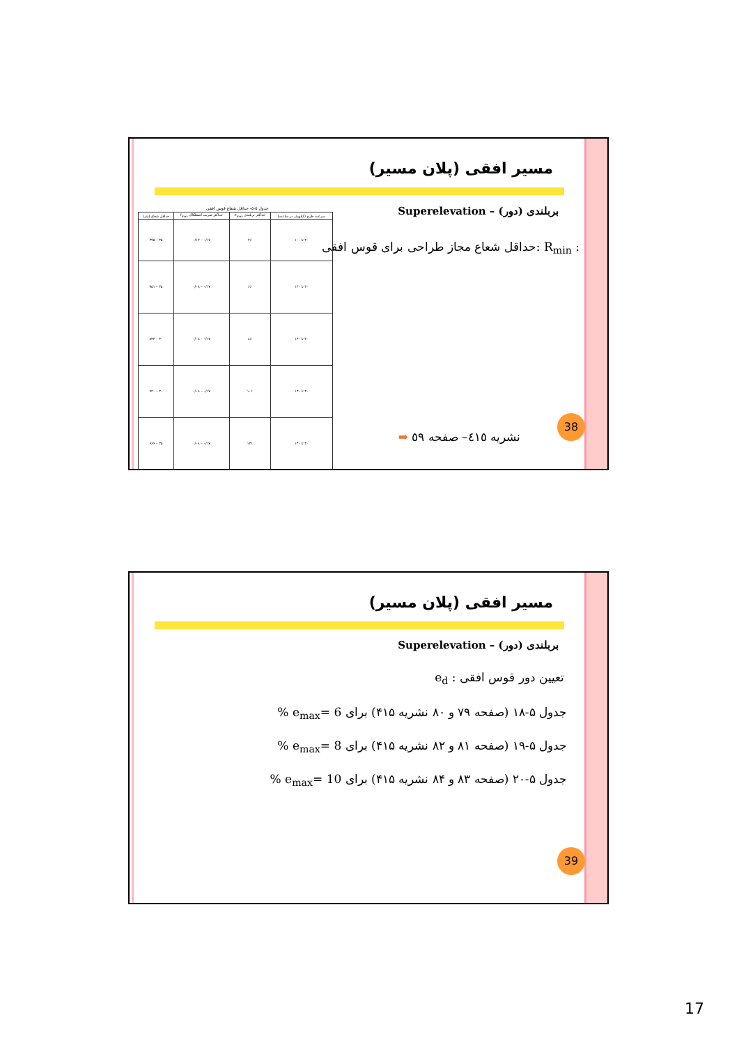مسیر افقی (پلان مسیر)
بربلندی (دور) – Superelevation
: R<sub>min</sub> :حداقل شعاع مجاز طراحی برای قوس افقی
جدول ۵-۵- حداقل شعاع قوس افقی
| سرعت طرح (کیلومتر در ساعت) | حداکثر بربلندی e<sub>max</sub> | حداکثر ضریب اصطکاک f<sub>max</sub> | حداقل شعاع (متر) |
| --- | --- | --- | --- |
| ۳۰ تا ۱۰۰ | ۴٪ | ۰/۱۷ – ۰/۱۲ | ۳۵ – ۴۹۵ |
| ۳۰ تا ۱۲۰ | ۶٪ | ۰/۱۷ – ۰/۰۸ | ۳۵ – ۹۵۱ |
| ۳۰ تا ۱۳۰ | ۸٪ | ۰/۱۷ – ۰/۰۸ | ۳۰ – ۸۳۲ |
| ۳۰ تا ۱۳۰ | ۱۰٪ | ۰/۱۷ – ۰/۰۸ | ۳۰ – ۷۴۰ |
| ۳۰ تا ۱۳۰ | ۱۲٪ | ۰/۱۷ – ۰/۰۸ | ۲۵ – ۶۶۶ |
نشریه ٤١٥– صفحه ٥٩ ➡ 38
مسیر افقی (پلان مسیر)
بربلندی (دور) – Superelevation
تعیین دور قوس افقی : e<sub>d</sub>
جدول ۵-۱۸ (صفحه ۷۹ و ۸۰ نشریه ۴۱۵) برای e<sub>max</sub>= 6 %
جدول ۵-۱۹ (صفحه ۸۱ و ۸۲ نشریه ۴۱۵) برای e<sub>max</sub>= 8 %
جدول ۵-۲۰ (صفحه ۸۳ و ۸۴ نشریه ۴۱۵) برای e<sub>max</sub>= 10 %
39
17